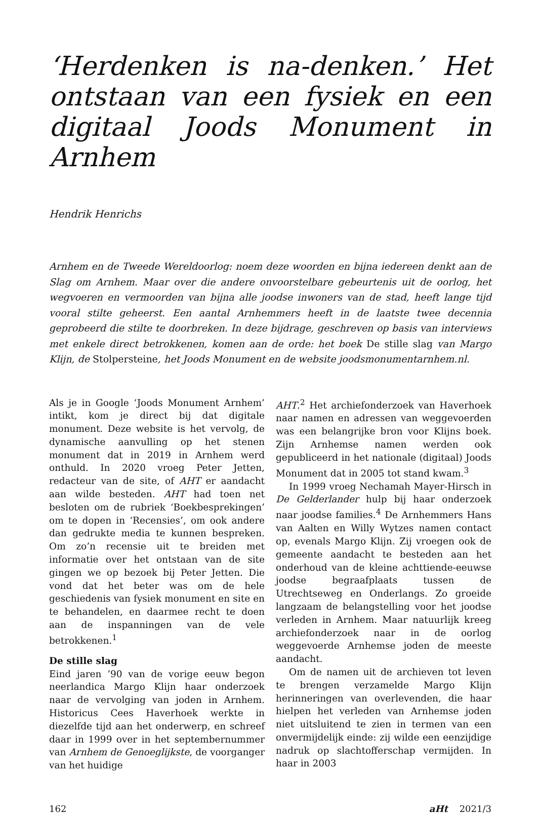‘Herdenken is na-denken.’ Het ontstaan van een fysiek en een digitaal Joods Monument in Arnhem
Hendrik Henrichs
Arnhem en de Tweede Wereldoorlog: noem deze woorden en bijna iedereen denkt aan de Slag om Arnhem. Maar over die andere onvoorstelbare gebeurtenis uit de oorlog, het wegvoeren en vermoorden van bijna alle joodse inwoners van de stad, heeft lange tijd vooral stilte geheerst. Een aantal Arnhemmers heeft in de laatste twee decennia geprobeerd die stilte te doorbreken. In deze bijdrage, geschreven op basis van interviews met enkele direct betrokkenen, komen aan de orde: het boek De stille slag van Margo Klijn, de Stolpersteine, het Joods Monument en de website joodsmonumentarnhem.nl.
Als je in Google ‘Joods Monument Arnhem’ intikt, kom je direct bij dat digitale monument. Deze website is het vervolg, de dynamische aanvulling op het stenen monument dat in 2019 in Arnhem werd onthuld. In 2020 vroeg Peter Jetten, redacteur van de site, of AHT er aandacht aan wilde besteden. AHT had toen net besloten om de rubriek ‘Boekbesprekingen’ om te dopen in ‘Recensies’, om ook andere dan gedrukte media te kunnen bespreken. Om zo’n recensie uit te breiden met informatie over het ontstaan van de site gingen we op bezoek bij Peter Jetten. Die vond dat het beter was om de hele geschiedenis van fysiek monument en site en te behandelen, en daarmee recht te doen aan de inspanningen van de vele betrokkenen.<sup>1</sup>
De stille slag
Eind jaren ’90 van de vorige eeuw begon neerlandica Margo Klijn haar onderzoek naar de vervolging van joden in Arnhem. Historicus Cees Haverhoek werkte in diezelfde tijd aan het onderwerp, en schreef daar in 1999 over in het septembernummer van Arnhem de Genoeglijkste, de voorganger van het huidige
AHT.<sup>2</sup> Het archiefonderzoek van Haverhoek naar namen en adressen van weggevoerden was een belangrijke bron voor Klijns boek. Zijn Arnhemse namen werden ook gepubliceerd in het nationale (digitaal) Joods Monument dat in 2005 tot stand kwam.<sup>3</sup>
In 1999 vroeg Nechamah Mayer-Hirsch in De Gelderlander hulp bij haar onderzoek naar joodse families.<sup>4</sup> De Arnhemmers Hans van Aalten en Willy Wytzes namen contact op, evenals Margo Klijn. Zij vroegen ook de gemeente aandacht te besteden aan het onderhoud van de kleine achttiende-eeuwse joodse begraafplaats tussen de Utrechtseweg en Onderlangs. Zo groeide langzaam de belangstelling voor het joodse verleden in Arnhem. Maar natuurlijk kreeg archiefonderzoek naar in de oorlog weggevoerde Arnhemse joden de meeste aandacht.
Om de namen uit de archieven tot leven te brengen verzamelde Margo Klijn herinneringen van overlevenden, die haar hielpen het verleden van Arnhemse joden niet uitsluitend te zien in termen van een onvermijdelijk einde: zij wilde een eenzijdige nadruk op slachtofferschap vermijden. In haar in 2003
162 aHt 2021/3